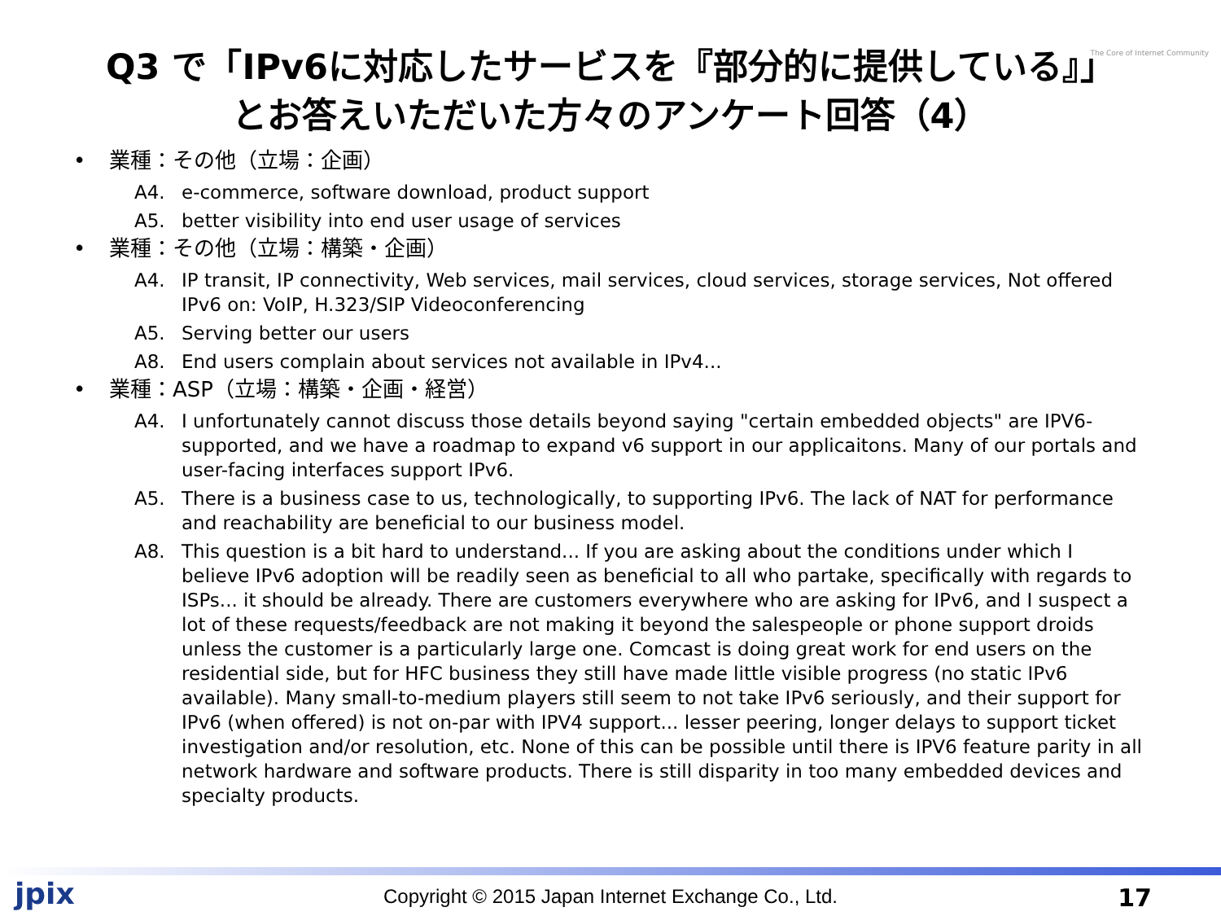The Core of Internet Community
Q3 で「IPv6に対応したサービスを『部分的に提供している』」
とお答えいただいた方々のアンケート回答（4）
• 業種：その他（立場：企画）
A4. e-commerce, software download, product support
A5. better visibility into end user usage of services
• 業種：その他（立場：構築・企画）
A4. IP transit, IP connectivity, Web services, mail services, cloud services, storage services, Not offered IPv6 on: VoIP, H.323/SIP Videoconferencing
A5. Serving better our users
A8. End users complain about services not available in IPv4...
• 業種：ASP（立場：構築・企画・経営）
A4. I unfortunately cannot discuss those details beyond saying "certain embedded objects" are IPV6-supported, and we have a roadmap to expand v6 support in our applicaitons. Many of our portals and user-facing interfaces support IPv6.
A5. There is a business case to us, technologically, to supporting IPv6. The lack of NAT for performance and reachability are beneficial to our business model.
A8. This question is a bit hard to understand... If you are asking about the conditions under which I believe IPv6 adoption will be readily seen as beneficial to all who partake, specifically with regards to ISPs... it should be already. There are customers everywhere who are asking for IPv6, and I suspect a lot of these requests/feedback are not making it beyond the salespeople or phone support droids unless the customer is a particularly large one. Comcast is doing great work for end users on the residential side, but for HFC business they still have made little visible progress (no static IPv6 available). Many small-to-medium players still seem to not take IPv6 seriously, and their support for IPv6 (when offered) is not on-par with IPV4 support... lesser peering, longer delays to support ticket investigation and/or resolution, etc. None of this can be possible until there is IPV6 feature parity in all network hardware and software products. There is still disparity in too many embedded devices and specialty products.
jpix
Copyright © 2015 Japan Internet Exchange Co., Ltd. 17